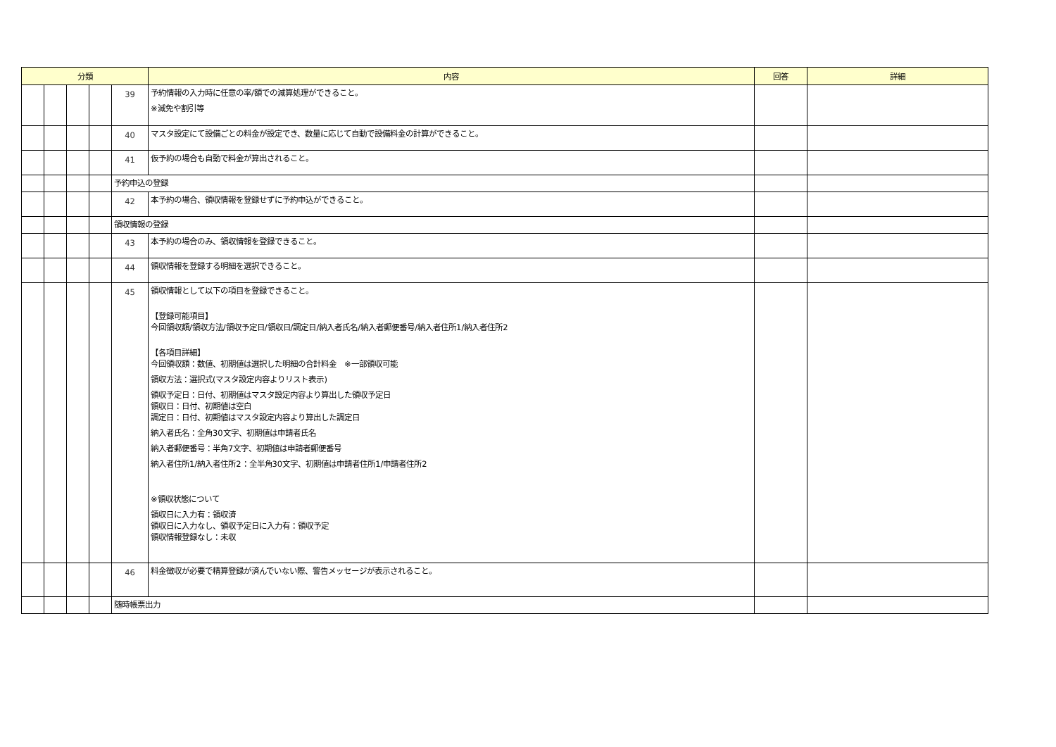| 分類 | | | | | 内容 | 回答 | 詳細 |
| --- | --- | --- | --- | --- | --- | --- | --- |
| | | | | 39 | 予約情報の入力時に任意の率/額での減算処理ができること。 ※減免や割引等 | | |
| | | | | 40 | マスタ設定にて設備ごとの料金が設定でき、数量に応じて自動で設備料金の計算ができること。 | | |
| | | | | 41 | 仮予約の場合も自動で料金が算出されること。 | | |
| | | | | 予約申込の登録 | | | |
| | | | | 42 | 本予約の場合、領収情報を登録せずに予約申込ができること。 | | |
| | | | | 領収情報の登録 | | | |
| | | | | 43 | 本予約の場合のみ、領収情報を登録できること。 | | |
| | | | | 44 | 領収情報を登録する明細を選択できること。 | | |
| | | | | 45 | 領収情報として以下の項目を登録できること。 【登録可能項目】 今回領収額/領収方法/領収予定日/領収日/調定日/納入者氏名/納入者郵便番号/納入者住所1/納入者住所2 【各項目詳細】 今回領収額：数値、初期値は選択した明細の合計料金 ※一部領収可能 領収方法：選択式(マスタ設定内容よりリスト表示) 領収予定日：日付、初期値はマスタ設定内容より算出した領収予定日 領収日：日付、初期値は空白 調定日：日付、初期値はマスタ設定内容より算出した調定日 納入者氏名：全角30文字、初期値は申請者氏名 納入者郵便番号：半角7文字、初期値は申請者郵便番号 納入者住所1/納入者住所2：全半角30文字、初期値は申請者住所1/申請者住所2 ※領収状態について 領収日に入力有：領収済 領収日に入力なし、領収予定日に入力有：領収予定 領収情報登録なし：未収 | | |
| | | | | 46 | 料金徴収が必要で精算登録が済んでいない際、警告メッセージが表示されること。 | | |
| | | | | 随時帳票出力 | | | |